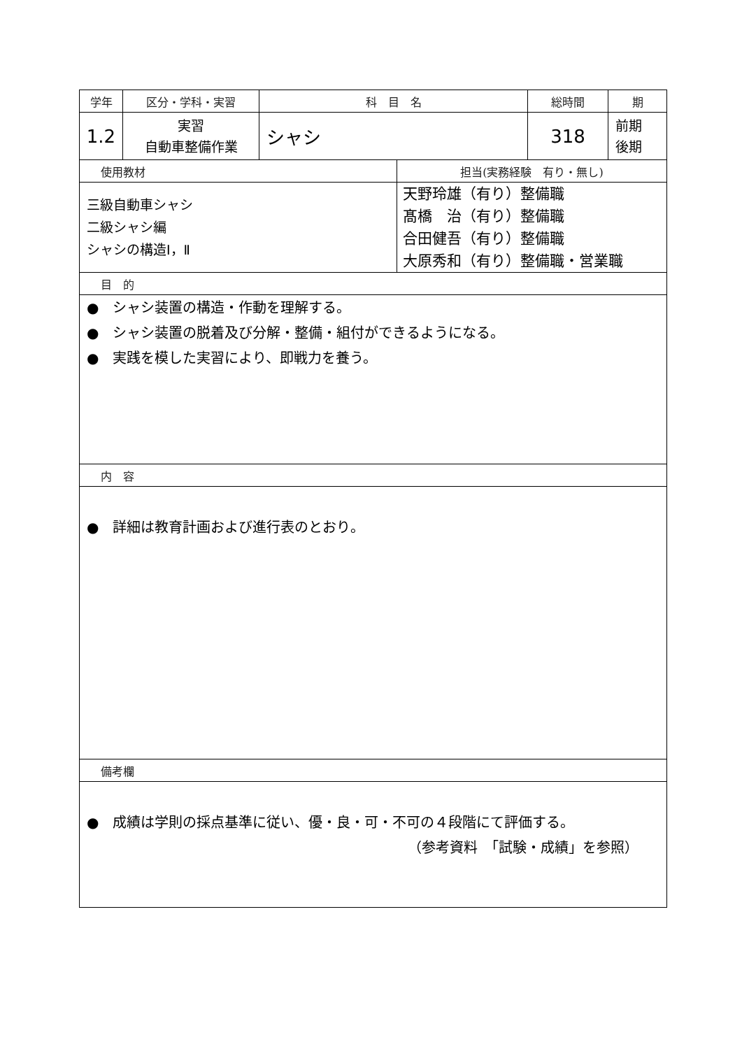| 学年 | 区分・学科・実習 | 科 目 名 | | 総時間 | 期 |
| 1.2 | 実習 自動車整備作業 | シャシ | | 318 | 前期 後期 |
| 使用教材 | | | 担当(実務経験 有り・無し) | | |
| 三級自動車シャシ 二級シャシ編 シャシの構造Ⅰ，Ⅱ | | | 天野玲雄（有り）整備職 髙橋 治（有り）整備職 合田健吾（有り）整備職 大原秀和（有り）整備職・営業職 | | |
| 目 的 | | | | | |
| ● シャシ装置の構造・作動を理解する。 ● シャシ装置の脱着及び分解・整備・組付ができるようになる。 ● 実践を模した実習により、即戦力を養う。 | | | | | |
| 内 容 | | | | | |
| ● 詳細は教育計画および進行表のとおり。 | | | | | |
| 備考欄 | | | | | |
| ● 成績は学則の採点基準に従い、優・良・可・不可の４段階にて評価する。 （参考資料 「試験・成績」を参照） | | | | | |